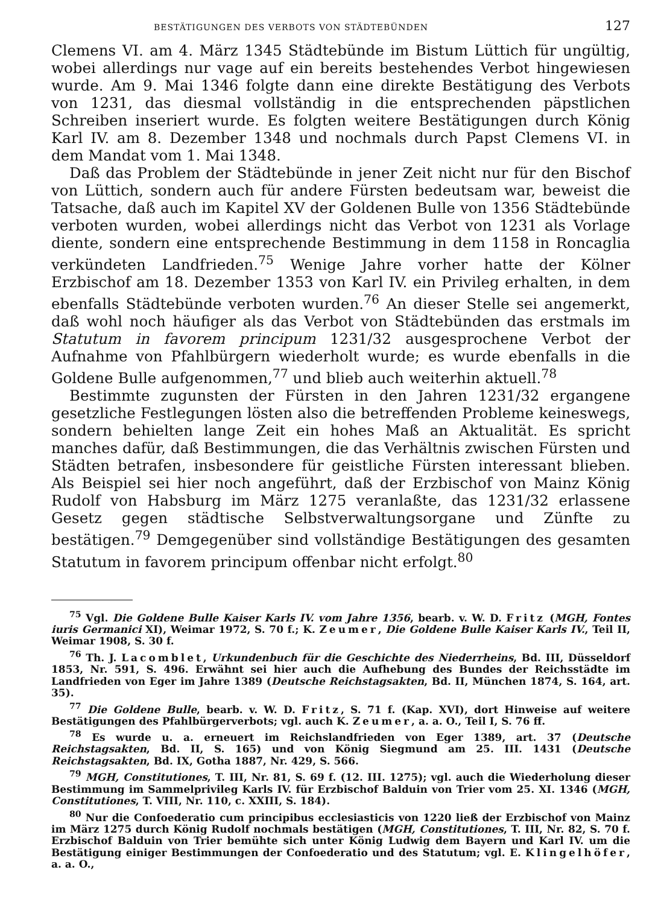BESTÄTIGUNGEN DES VERBOTS VON STÄDTEBÜNDEN 127
Clemens VI. am 4. März 1345 Städtebünde im Bistum Lüttich für ungültig, wobei allerdings nur vage auf ein bereits bestehendes Verbot hingewiesen wurde. Am 9. Mai 1346 folgte dann eine direkte Bestätigung des Verbots von 1231, das diesmal vollständig in die entsprechenden päpstlichen Schreiben inseriert wurde. Es folgten weitere Bestätigungen durch König Karl IV. am 8. Dezember 1348 und nochmals durch Papst Clemens VI. in dem Mandat vom 1. Mai 1348.
Daß das Problem der Städtebünde in jener Zeit nicht nur für den Bischof von Lüttich, sondern auch für andere Fürsten bedeutsam war, beweist die Tatsache, daß auch im Kapitel XV der Goldenen Bulle von 1356 Städtebünde verboten wurden, wobei allerdings nicht das Verbot von 1231 als Vorlage diente, sondern eine entsprechende Bestimmung in dem 1158 in Roncaglia verkündeten Landfrieden.<sup>75</sup> Wenige Jahre vorher hatte der Kölner Erzbischof am 18. Dezember 1353 von Karl IV. ein Privileg erhalten, in dem ebenfalls Städtebünde verboten wurden.<sup>76</sup> An dieser Stelle sei angemerkt, daß wohl noch häufiger als das Verbot von Städtebünden das erstmals im Statutum in favorem principum 1231/32 ausgesprochene Verbot der Aufnahme von Pfahlbürgern wiederholt wurde; es wurde ebenfalls in die Goldene Bulle aufgenommen,<sup>77</sup> und blieb auch weiterhin aktuell.<sup>78</sup>
Bestimmte zugunsten der Fürsten in den Jahren 1231/32 ergangene gesetzliche Festlegungen lösten also die betreffenden Probleme keineswegs, sondern behielten lange Zeit ein hohes Maß an Aktualität. Es spricht manches dafür, daß Bestimmungen, die das Verhältnis zwischen Fürsten und Städten betrafen, insbesondere für geistliche Fürsten interessant blieben. Als Beispiel sei hier noch angeführt, daß der Erzbischof von Mainz König Rudolf von Habsburg im März 1275 veranlaßte, das 1231/32 erlassene Gesetz gegen städtische Selbstverwaltungsorgane und Zünfte zu bestätigen.<sup>79</sup> Demgegenüber sind vollständige Bestätigungen des gesamten Statutum in favorem principum offenbar nicht erfolgt.<sup>80</sup>
<sup>75</sup> Vgl. Die Goldene Bulle Kaiser Karls IV. vom Jahre 1356, bearb. v. W. D. Fritz (MGH, Fontes iuris Germanici XI), Weimar 1972, S. 70 f.; K. Zeumer, Die Goldene Bulle Kaiser Karls IV., Teil II, Weimar 1908, S. 30 f.
<sup>76</sup> Th. J. Lacomblet, Urkundenbuch für die Geschichte des Niederrheins, Bd. III, Düsseldorf 1853, Nr. 591, S. 496. Erwähnt sei hier auch die Aufhebung des Bundes der Reichsstädte im Landfrieden von Eger im Jahre 1389 (Deutsche Reichstagsakten, Bd. II, München 1874, S. 164, art. 35).
<sup>77</sup> Die Goldene Bulle, bearb. v. W. D. Fritz, S. 71 f. (Kap. XVI), dort Hinweise auf weitere Bestätigungen des Pfahlbürgerverbots; vgl. auch K. Zeumer, a. a. O., Teil I, S. 76 ff.
<sup>78</sup> Es wurde u. a. erneuert im Reichslandfrieden von Eger 1389, art. 37 (Deutsche Reichstagsakten, Bd. II, S. 165) und von König Siegmund am 25. III. 1431 (Deutsche Reichstagsakten, Bd. IX, Gotha 1887, Nr. 429, S. 566.
<sup>79</sup> MGH, Constitutiones, T. III, Nr. 81, S. 69 f. (12. III. 1275); vgl. auch die Wiederholung dieser Bestimmung im Sammelprivileg Karls IV. für Erzbischof Balduin von Trier vom 25. XI. 1346 (MGH, Constitutiones, T. VIII, Nr. 110, c. XXIII, S. 184).
<sup>80</sup> Nur die Confoederatio cum principibus ecclesiasticis von 1220 ließ der Erzbischof von Mainz im März 1275 durch König Rudolf nochmals bestätigen (MGH, Constitutiones, T. III, Nr. 82, S. 70 f. Erzbischof Balduin von Trier bemühte sich unter König Ludwig dem Bayern und Karl IV. um die Bestätigung einiger Bestimmungen der Confoederatio und des Statutum; vgl. E. Klingelhöfer, a. a. O.,